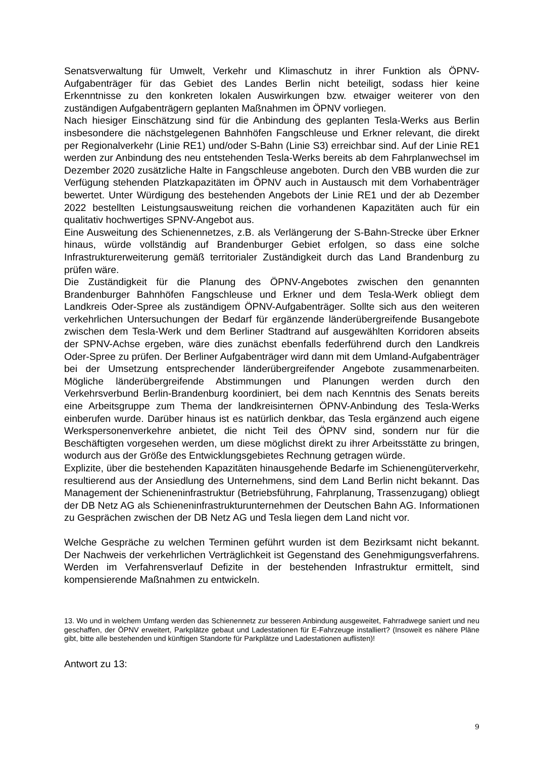Senatsverwaltung für Umwelt, Verkehr und Klimaschutz in ihrer Funktion als ÖPNV-Aufgabenträger für das Gebiet des Landes Berlin nicht beteiligt, sodass hier keine Erkenntnisse zu den konkreten lokalen Auswirkungen bzw. etwaiger weiterer von den zuständigen Aufgabenträgern geplanten Maßnahmen im ÖPNV vorliegen.
Nach hiesiger Einschätzung sind für die Anbindung des geplanten Tesla-Werks aus Berlin insbesondere die nächstgelegenen Bahnhöfen Fangschleuse und Erkner relevant, die direkt per Regionalverkehr (Linie RE1) und/oder S-Bahn (Linie S3) erreichbar sind. Auf der Linie RE1 werden zur Anbindung des neu entstehenden Tesla-Werks bereits ab dem Fahrplanwechsel im Dezember 2020 zusätzliche Halte in Fangschleuse angeboten. Durch den VBB wurden die zur Verfügung stehenden Platzkapazitäten im ÖPNV auch in Austausch mit dem Vorhabenträger bewertet. Unter Würdigung des bestehenden Angebots der Linie RE1 und der ab Dezember 2022 bestellten Leistungsausweitung reichen die vorhandenen Kapazitäten auch für ein qualitativ hochwertiges SPNV-Angebot aus.
Eine Ausweitung des Schienennetzes, z.B. als Verlängerung der S-Bahn-Strecke über Erkner hinaus, würde vollständig auf Brandenburger Gebiet erfolgen, so dass eine solche Infrastrukturerweiterung gemäß territorialer Zuständigkeit durch das Land Brandenburg zu prüfen wäre.
Die Zuständigkeit für die Planung des ÖPNV-Angebotes zwischen den genannten Brandenburger Bahnhöfen Fangschleuse und Erkner und dem Tesla-Werk obliegt dem Landkreis Oder-Spree als zuständigem ÖPNV-Aufgabenträger. Sollte sich aus den weiteren verkehrlichen Untersuchungen der Bedarf für ergänzende länderübergreifende Busangebote zwischen dem Tesla-Werk und dem Berliner Stadtrand auf ausgewählten Korridoren abseits der SPNV-Achse ergeben, wäre dies zunächst ebenfalls federführend durch den Landkreis Oder-Spree zu prüfen. Der Berliner Aufgabenträger wird dann mit dem Umland-Aufgabenträger bei der Umsetzung entsprechender länderübergreifender Angebote zusammenarbeiten. Mögliche länderübergreifende Abstimmungen und Planungen werden durch den Verkehrsverbund Berlin-Brandenburg koordiniert, bei dem nach Kenntnis des Senats bereits eine Arbeitsgruppe zum Thema der landkreisinternen ÖPNV-Anbindung des Tesla-Werks einberufen wurde. Darüber hinaus ist es natürlich denkbar, das Tesla ergänzend auch eigene Werkspersonenverkehre anbietet, die nicht Teil des ÖPNV sind, sondern nur für die Beschäftigten vorgesehen werden, um diese möglichst direkt zu ihrer Arbeitsstätte zu bringen, wodurch aus der Größe des Entwicklungsgebietes Rechnung getragen würde.
Explizite, über die bestehenden Kapazitäten hinausgehende Bedarfe im Schienengüterverkehr, resultierend aus der Ansiedlung des Unternehmens, sind dem Land Berlin nicht bekannt. Das Management der Schieneninfrastruktur (Betriebsführung, Fahrplanung, Trassenzugang) obliegt der DB Netz AG als Schieneninfrastrukturunternehmen der Deutschen Bahn AG. Informationen zu Gesprächen zwischen der DB Netz AG und Tesla liegen dem Land nicht vor.
Welche Gespräche zu welchen Terminen geführt wurden ist dem Bezirksamt nicht bekannt. Der Nachweis der verkehrlichen Verträglichkeit ist Gegenstand des Genehmigungsverfahrens. Werden im Verfahrensverlauf Defizite in der bestehenden Infrastruktur ermittelt, sind kompensierende Maßnahmen zu entwickeln.
13. Wo und in welchem Umfang werden das Schienennetz zur besseren Anbindung ausgeweitet, Fahrradwege saniert und neu geschaffen, der ÖPNV erweitert, Parkplätze gebaut und Ladestationen für E-Fahrzeuge installiert? (Insoweit es nähere Pläne gibt, bitte alle bestehenden und künftigen Standorte für Parkplätze und Ladestationen auflisten)!
Antwort zu 13:
9